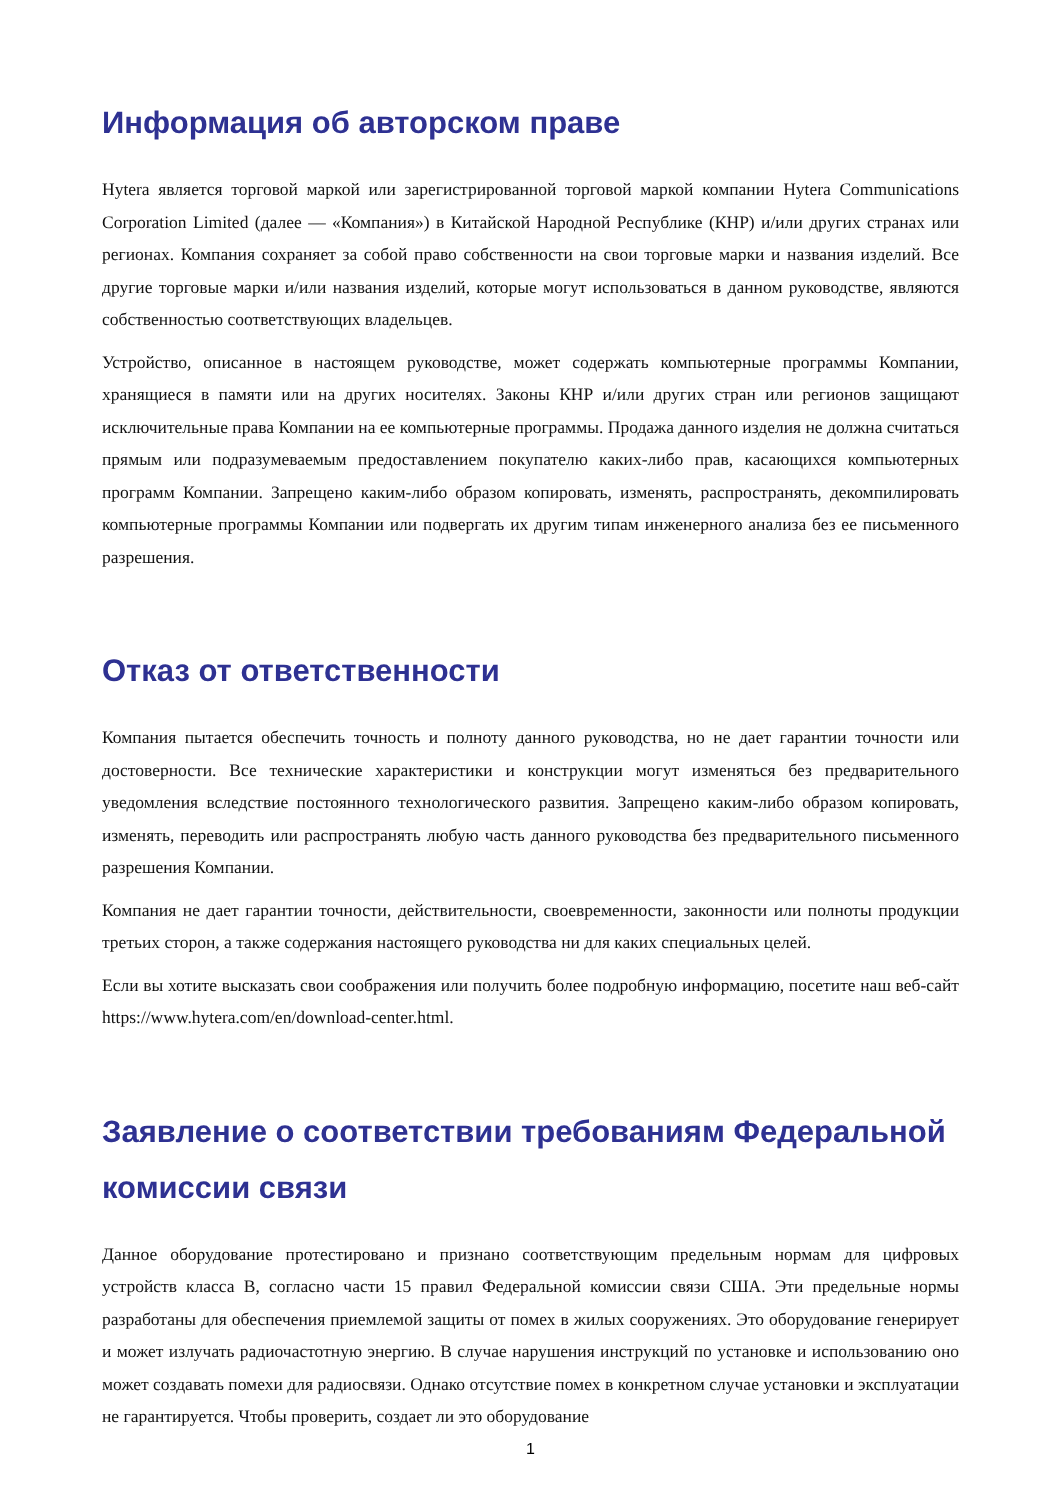Информация об авторском праве
Hytera является торговой маркой или зарегистрированной торговой маркой компании Hytera Communications Corporation Limited (далее — «Компания») в Китайской Народной Республике (КНР) и/или других странах или регионах. Компания сохраняет за собой право собственности на свои торговые марки и названия изделий. Все другие торговые марки и/или названия изделий, которые могут использоваться в данном руководстве, являются собственностью соответствующих владельцев.
Устройство, описанное в настоящем руководстве, может содержать компьютерные программы Компании, хранящиеся в памяти или на других носителях. Законы КНР и/или других стран или регионов защищают исключительные права Компании на ее компьютерные программы. Продажа данного изделия не должна считаться прямым или подразумеваемым предоставлением покупателю каких-либо прав, касающихся компьютерных программ Компании. Запрещено каким-либо образом копировать, изменять, распространять, декомпилировать компьютерные программы Компании или подвергать их другим типам инженерного анализа без ее письменного разрешения.
Отказ от ответственности
Компания пытается обеспечить точность и полноту данного руководства, но не дает гарантии точности или достоверности. Все технические характеристики и конструкции могут изменяться без предварительного уведомления вследствие постоянного технологического развития. Запрещено каким-либо образом копировать, изменять, переводить или распространять любую часть данного руководства без предварительного письменного разрешения Компании.
Компания не дает гарантии точности, действительности, своевременности, законности или полноты продукции третьих сторон, а также содержания настоящего руководства ни для каких специальных целей.
Если вы хотите высказать свои соображения или получить более подробную информацию, посетите наш веб-сайт https://www.hytera.com/en/download-center.html.
Заявление о соответствии требованиям Федеральной комиссии связи
Данное оборудование протестировано и признано соответствующим предельным нормам для цифровых устройств класса B, согласно части 15 правил Федеральной комиссии связи США. Эти предельные нормы разработаны для обеспечения приемлемой защиты от помех в жилых сооружениях. Это оборудование генерирует и может излучать радиочастотную энергию. В случае нарушения инструкций по установке и использованию оно может создавать помехи для радиосвязи. Однако отсутствие помех в конкретном случае установки и эксплуатации не гарантируется. Чтобы проверить, создает ли это оборудование
1